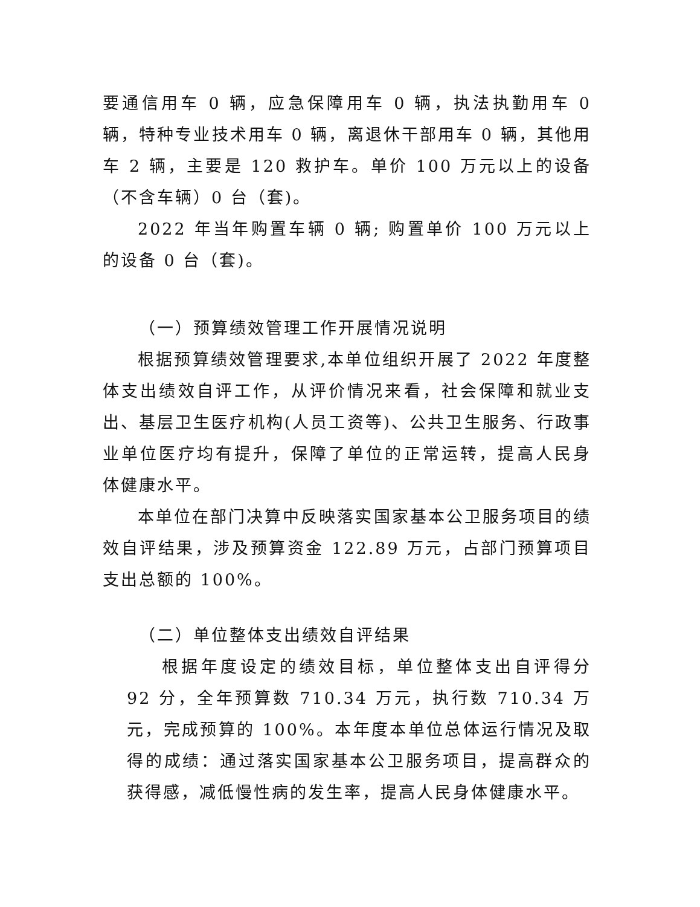要通信用车 0 辆，应急保障用车 0 辆，执法执勤用车 0 辆，特种专业技术用车 0 辆，离退休干部用车 0 辆，其他用车 2 辆，主要是 120 救护车。单价 100 万元以上的设备（不含车辆）0 台（套)。
2022 年当年购置车辆 0 辆; 购置单价 100 万元以上的设备 0 台（套)。
（一）预算绩效管理工作开展情况说明
根据预算绩效管理要求,本单位组织开展了 2022 年度整体支出绩效自评工作，从评价情况来看，社会保障和就业支出、基层卫生医疗机构(人员工资等)、公共卫生服务、行政事业单位医疗均有提升，保障了单位的正常运转，提高人民身体健康水平。
本单位在部门决算中反映落实国家基本公卫服务项目的绩效自评结果，涉及预算资金 122.89 万元，占部门预算项目支出总额的 100%。
（二）单位整体支出绩效自评结果
根据年度设定的绩效目标，单位整体支出自评得分 92 分，全年预算数 710.34 万元，执行数 710.34 万元，完成预算的 100%。本年度本单位总体运行情况及取得的成绩：通过落实国家基本公卫服务项目，提高群众的获得感，减低慢性病的发生率，提高人民身体健康水平。